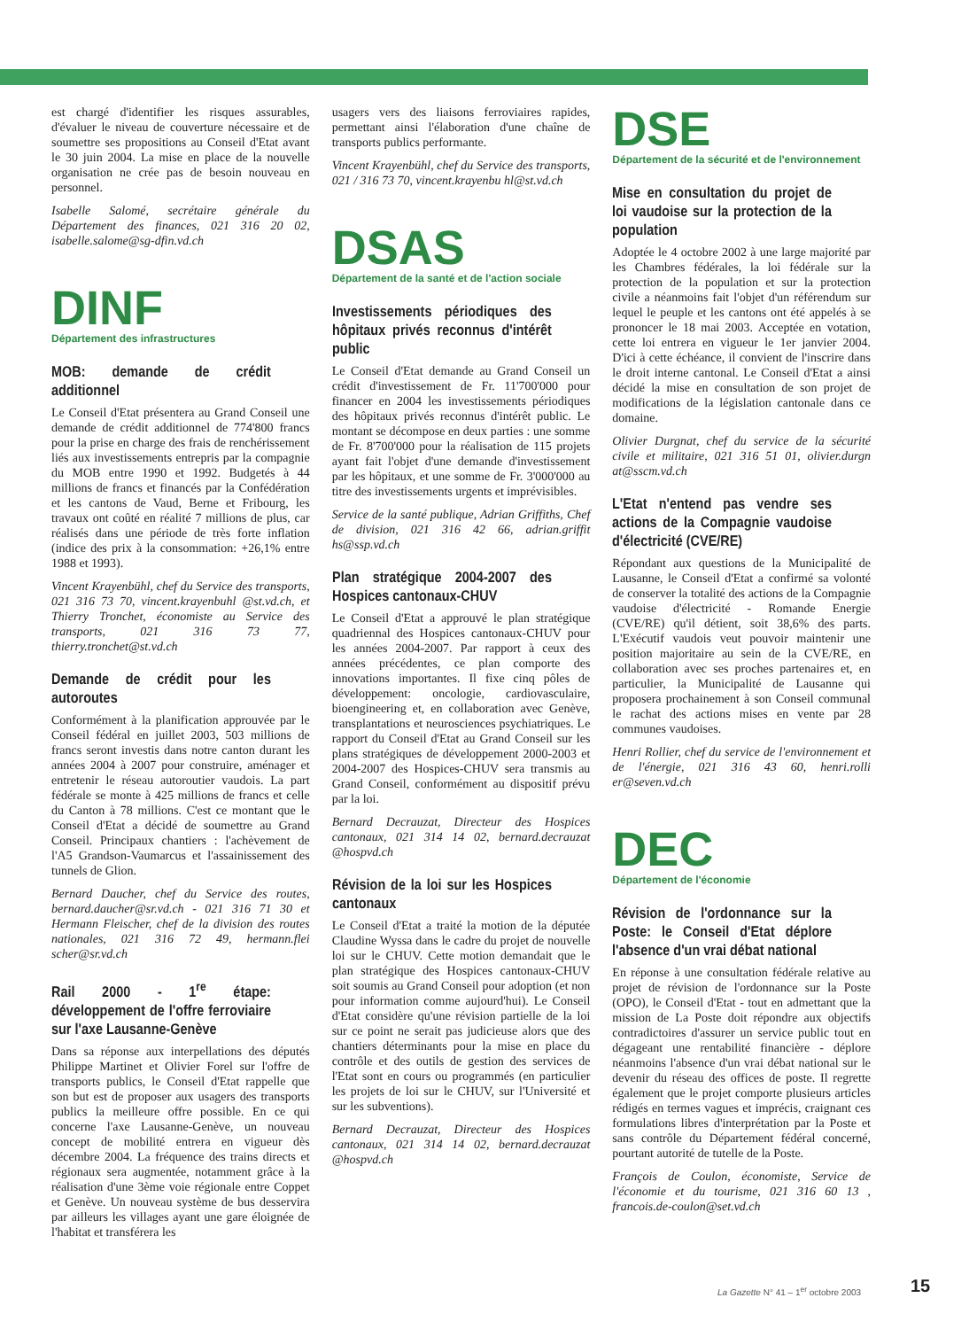est chargé d'identifier les risques assurables, d'évaluer le niveau de couverture nécessaire et de soumettre ses propositions au Conseil d'Etat avant le 30 juin 2004. La mise en place de la nouvelle organisation ne crée pas de besoin nouveau en personnel.
Isabelle Salomé, secrétaire générale du Département des finances, 021 316 20 02, isabelle.salome@sg-dfin.vd.ch
DINF
Département des infrastructures
MOB: demande de crédit additionnel
Le Conseil d'Etat présentera au Grand Conseil une demande de crédit additionnel de 774'800 francs pour la prise en charge des frais de renchérissement liés aux investissements entrepris par la compagnie du MOB entre 1990 et 1992. Budgetés à 44 millions de francs et financés par la Confédération et les cantons de Vaud, Berne et Fribourg, les travaux ont coûté en réalité 7 millions de plus, car réalisés dans une période de très forte inflation (indice des prix à la consommation: +26,1% entre 1988 et 1993).
Vincent Krayenbühl, chef du Service des transports, 021 316 73 70, vincent.krayenbuhl @st.vd.ch, et Thierry Tronchet, économiste au Service des transports, 021 316 73 77, thierry.tronchet@st.vd.ch
Demande de crédit pour les autoroutes
Conformément à la planification approuvée par le Conseil fédéral en juillet 2003, 503 millions de francs seront investis dans notre canton durant les années 2004 à 2007 pour construire, aménager et entretenir le réseau autoroutier vaudois. La part fédérale se monte à 425 millions de francs et celle du Canton à 78 millions. C'est ce montant que le Conseil d'Etat a décidé de soumettre au Grand Conseil. Principaux chantiers : l'achèvement de l'A5 Grandson-Vaumarcus et l'assainissement des tunnels de Glion.
Bernard Daucher, chef du Service des routes, bernard.daucher@sr.vd.ch - 021 316 71 30 et Hermann Fleischer, chef de la division des routes nationales, 021 316 72 49, hermann.flei scher@sr.vd.ch
Rail 2000 - 1<sup>re</sup> étape: développement de l'offre ferroviaire sur l'axe Lausanne-Genève
Dans sa réponse aux interpellations des députés Philippe Martinet et Olivier Forel sur l'offre de transports publics, le Conseil d'Etat rappelle que son but est de proposer aux usagers des transports publics la meilleure offre possible. En ce qui concerne l'axe Lausanne-Genève, un nouveau concept de mobilité entrera en vigueur dès décembre 2004. La fréquence des trains directs et régionaux sera augmentée, notamment grâce à la réalisation d'une 3ème voie régionale entre Coppet et Genève. Un nouveau système de bus desservira par ailleurs les villages ayant une gare éloignée de l'habitat et transférera les
usagers vers des liaisons ferroviaires rapides, permettant ainsi l'élaboration d'une chaîne de transports publics performante.
Vincent Krayenbühl, chef du Service des transports, 021 / 316 73 70, vincent.krayenbu hl@st.vd.ch
DSAS
Département de la santé et de l'action sociale
Investissements périodiques des hôpitaux privés reconnus d'intérêt public
Le Conseil d'Etat demande au Grand Conseil un crédit d'investissement de Fr. 11'700'000 pour financer en 2004 les investissements périodiques des hôpitaux privés reconnus d'intérêt public. Le montant se décompose en deux parties : une somme de Fr. 8'700'000 pour la réalisation de 115 projets ayant fait l'objet d'une demande d'investissement par les hôpitaux, et une somme de Fr. 3'000'000 au titre des investissements urgents et imprévisibles.
Service de la santé publique, Adrian Griffiths, Chef de division, 021 316 42 66, adrian.griffit hs@ssp.vd.ch
Plan stratégique 2004-2007 des Hospices cantonaux-CHUV
Le Conseil d'Etat a approuvé le plan stratégique quadriennal des Hospices cantonaux-CHUV pour les années 2004-2007. Par rapport à ceux des années précédentes, ce plan comporte des innovations importantes. Il fixe cinq pôles de développement: oncologie, cardiovasculaire, bioengineering et, en collaboration avec Genève, transplantations et neurosciences psychiatriques. Le rapport du Conseil d'Etat au Grand Conseil sur les plans stratégiques de développement 2000-2003 et 2004-2007 des Hospices-CHUV sera transmis au Grand Conseil, conformément au dispositif prévu par la loi.
Bernard Decrauzat, Directeur des Hospices cantonaux, 021 314 14 02, bernard.decrauzat @hospvd.ch
Révision de la loi sur les Hospices cantonaux
Le Conseil d'Etat a traité la motion de la députée Claudine Wyssa dans le cadre du projet de nouvelle loi sur le CHUV. Cette motion demandait que le plan stratégique des Hospices cantonaux-CHUV soit soumis au Grand Conseil pour adoption (et non pour information comme aujourd'hui). Le Conseil d'Etat considère qu'une révision partielle de la loi sur ce point ne serait pas judicieuse alors que des chantiers déterminants pour la mise en place du contrôle et des outils de gestion des services de l'Etat sont en cours ou programmés (en particulier les projets de loi sur le CHUV, sur l'Université et sur les subventions).
Bernard Decrauzat, Directeur des Hospices cantonaux, 021 314 14 02, bernard.decrauzat @hospvd.ch
DSE
Département de la sécurité et de l'environnement
Mise en consultation du projet de loi vaudoise sur la protection de la population
Adoptée le 4 octobre 2002 à une large majorité par les Chambres fédérales, la loi fédérale sur la protection de la population et sur la protection civile a néanmoins fait l'objet d'un référendum sur lequel le peuple et les cantons ont été appelés à se prononcer le 18 mai 2003. Acceptée en votation, cette loi entrera en vigueur le 1er janvier 2004. D'ici à cette échéance, il convient de l'inscrire dans le droit interne cantonal. Le Conseil d'Etat a ainsi décidé la mise en consultation de son projet de modifications de la législation cantonale dans ce domaine.
Olivier Durgnat, chef du service de la sécurité civile et militaire, 021 316 51 01, olivier.durgn at@sscm.vd.ch
L'Etat n'entend pas vendre ses actions de la Compagnie vaudoise d'électricité (CVE/RE)
Répondant aux questions de la Municipalité de Lausanne, le Conseil d'Etat a confirmé sa volonté de conserver la totalité des actions de la Compagnie vaudoise d'électricité - Romande Energie (CVE/RE) qu'il détient, soit 38,6% des parts. L'Exécutif vaudois veut pouvoir maintenir une position majoritaire au sein de la CVE/RE, en collaboration avec ses proches partenaires et, en particulier, la Municipalité de Lausanne qui proposera prochainement à son Conseil communal le rachat des actions mises en vente par 28 communes vaudoises.
Henri Rollier, chef du service de l'environnement et de l'énergie, 021 316 43 60, henri.rolli er@seven.vd.ch
DEC
Département de l'économie
Révision de l'ordonnance sur la Poste: le Conseil d'Etat déplore l'absence d'un vrai débat national
En réponse à une consultation fédérale relative au projet de révision de l'ordonnance sur la Poste (OPO), le Conseil d'Etat - tout en admettant que la mission de La Poste doit répondre aux objectifs contradictoires d'assurer un service public tout en dégageant une rentabilité financière - déplore néanmoins l'absence d'un vrai débat national sur le devenir du réseau des offices de poste. Il regrette également que le projet comporte plusieurs articles rédigés en termes vagues et imprécis, craignant ces formulations libres d'interprétation par la Poste et sans contrôle du Département fédéral concerné, pourtant autorité de tutelle de la Poste.
François de Coulon, économiste, Service de l'économie et du tourisme, 021 316 60 13 , francois.de-coulon@set.vd.ch
La Gazette N° 41 – 1<sup>er</sup> octobre 2003
15